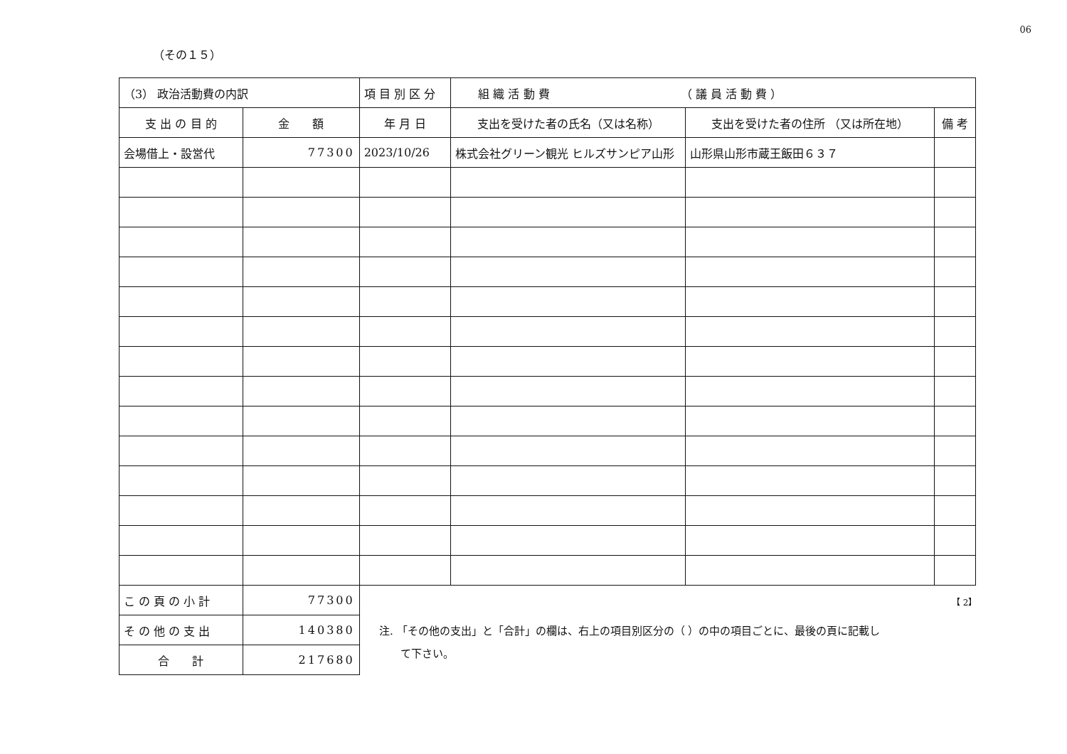06
（その１５）
| （3） 政治活動費の内訳 | | 項 目 別 区 分 | 組 織 活 動 費 （ 議 員 活 動 費 ） | | |
| 支 出 の 目 的 | 金 額 | 年 月 日 | 支出を受けた者の氏名（又は名称） | 支出を受けた者の住所 （又は所在地） | 備 考 |
| 会場借上・設営代 | 77300 | 2023/10/26 | 株式会社グリーン観光 ヒルズサンピア山形 | 山形県山形市蔵王飯田６３７ | |
| こ の 頁 の 小 計 | 77300 | | | | |
| そ の 他 の 支 出 | 140380 | | | | |
| 合 計 | 217680 | | | | |
【 2】
注. 「その他の支出」と「合計」の欄は、右上の項目別区分の（ ）の中の項目ごとに、最後の頁に記載し
　　て下さい。